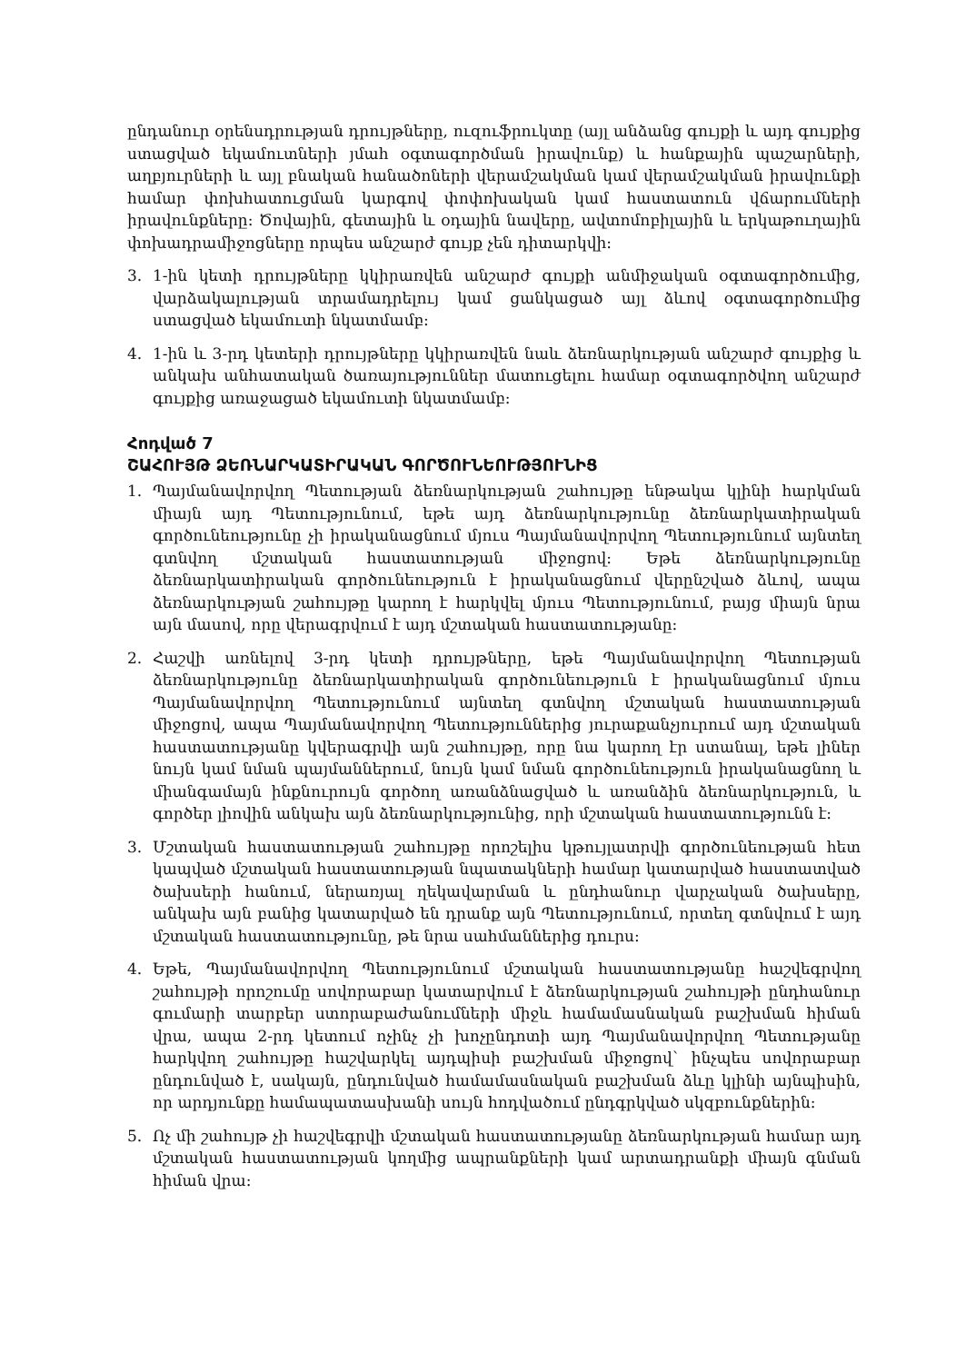ընդանուր օրենսդրության դրույթները, ուզուֆրուկտը (այլ անձանց գույքի և այդ գույքից ստացված եկամուտների յմահ օգտագործման իրավունք) և հանքային պաշարների, աղբյուրների և այլ բնական հանածոների վերամշակման կամ վերամշակման իրավունքի համար փոխհատուցման կարգով փոփոխական կամ հաստատուն վճարումների իրավունքները: Ծովային, գետային և օդային նավերը, ավտոմոբիլային և երկաթուղային փոխադրամիջոցները որպես անշարժ գույք չեն դիտարկվի:
3. 1-ին կետի դրույթները կկիրառվեն անշարժ գույքի անմիջական օգտագործումից, վարձակալության տրամադրելույ կամ ցանկացած այլ ձևով օգտագործումից ստացված եկամուտի նկատմամբ:
4. 1-ին և 3-րդ կետերի դրույթները կկիրառվեն նաև ձեռնարկության անշարժ գույքից և անկախ անհատական ծառայություններ մատուցելու համար օգտագործվող անշարժ գույքից առաջացած եկամուտի նկատմամբ:
Հոդված 7
ՇԱՀՈՒՅԹ ՁԵՌՆԱՐԿԱՏԻՐԱԿԱՆ ԳՈՐԾՈՒՆԵՈՒԹՅՈՒՆԻՑ
1. Պայմանավորվող Պետության ձեռնարկության շահույթը ենթակա կլինի հարկման միայն այդ Պետությունում, եթե այդ ձեռնարկությունը ձեռնարկատիրական գործունեությունը չի իրականացնում մյուս Պայմանավորվող Պետությունում այնտեղ գտնվող մշտական հաստատության միջոցով: Եթե ձեռնարկությունը ձեռնարկատիրական գործունեություն է իրականացնում վերընշված ձևով, ապա ձեռնարկության շահույթը կարող է հարկվել մյուս Պետությունում, բայց միայն նրա այն մասով, որը վերագրվում է այդ մշտական հաստատությանը:
2. Հաշվի առնելով 3-րդ կետի դրույթները, եթե Պայմանավորվող Պետության ձեռնարկությունը ձեռնարկատիրական գործունեություն է իրականացնում մյուս Պայմանավորվող Պետությունում այնտեղ գտնվող մշտական հաստատության միջոցով, ապա Պայմանավորվող Պետություններից յուրաքանչյուրում այդ մշտական հաստատությանը կվերագրվի այն շահույթը, որը նա կարող էր ստանալ, եթե լիներ նույն կամ նման պայմաններում, նույն կամ նման գործունեություն իրականացնող և միանգամայն ինքնուրույն գործող առանձնացված և առանձին ձեռնարկություն, և գործեր լիովին անկախ այն ձեռնարկությունից, որի մշտական հաստատությունն է:
3. Մշտական հաստատության շահույթը որոշելիս կթույլատրվի գործունեության հետ կապված մշտական հաստատության նպատակների համար կատարված հաստատված ծախսերի հանում, ներառյալ ղեկավարման և ընդհանուր վարչական ծախսերը, անկախ այն բանից կատարված են դրանք այն Պետությունում, որտեղ գտնվում է այդ մշտական հաստատությունը, թե նրա սահմաններից դուրս:
4. Եթե, Պայմանավորվող Պետությունում մշտական հաստատությանը հաշվեգրվող շահույթի որոշումը սովորաբար կատարվում է ձեռնարկության շահույթի ընդհանուր գումարի տարբեր ստորաբաժանումների միջև համամասնական բաշխման հիման վրա, ապա 2-րդ կետում ոչինչ չի խոչընդոտի այդ Պայմանավորվող Պետությանը հարկվող շահույթը հաշվարկել այդպիսի բաշխման միջոցով` ինչպես սովորաբար ընդունված է, սակայն, ընդունված համամասնական բաշխման ձևը կլինի այնպիսին, որ արդյունքը համապատասխանի սույն հոդվածում ընդգրկված սկզբունքներին:
5. Ոչ մի շահույթ չի հաշվեգրվի մշտական հաստատությանը ձեռնարկության համար այդ մշտական հաստատության կողմից ապրանքների կամ արտադրանքի միայն գնման հիման վրա: